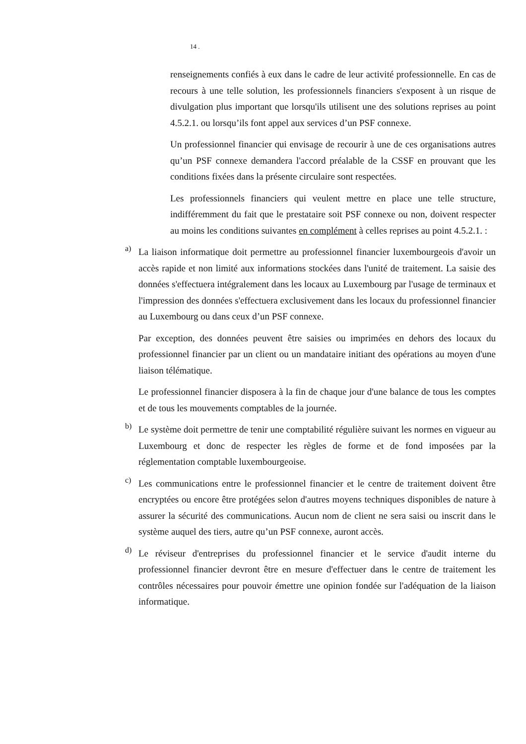14 .
renseignements confiés à eux dans le cadre de leur activité professionnelle. En cas de recours à une telle solution, les professionnels financiers s'exposent à un risque de divulgation plus important que lorsqu'ils utilisent une des solutions reprises au point 4.5.2.1. ou lorsqu’ils font appel aux services d’un PSF connexe.
Un professionnel financier qui envisage de recourir à une de ces organisations autres qu’un PSF connexe demandera l'accord préalable de la CSSF en prouvant que les conditions fixées dans la présente circulaire sont respectées.
Les professionnels financiers qui veulent mettre en place une telle structure, indifféremment du fait que le prestataire soit PSF connexe ou non, doivent respecter au moins les conditions suivantes en complément à celles reprises au point 4.5.2.1. :
a)
La liaison informatique doit permettre au professionnel financier luxembourgeois d'avoir un accès rapide et non limité aux informations stockées dans l'unité de traitement. La saisie des données s'effectuera intégralement dans les locaux au Luxembourg par l'usage de terminaux et l'impression des données s'effectuera exclusivement dans les locaux du professionnel financier au Luxembourg ou dans ceux d’un PSF connexe.
Par exception, des données peuvent être saisies ou imprimées en dehors des locaux du professionnel financier par un client ou un mandataire initiant des opérations au moyen d'une liaison télématique.
Le professionnel financier disposera à la fin de chaque jour d'une balance de tous les comptes et de tous les mouvements comptables de la journée.
b)
Le système doit permettre de tenir une comptabilité régulière suivant les normes en vigueur au Luxembourg et donc de respecter les règles de forme et de fond imposées par la réglementation comptable luxembourgeoise.
c)
Les communications entre le professionnel financier et le centre de traitement doivent être encryptées ou encore être protégées selon d'autres moyens techniques disponibles de nature à assurer la sécurité des communications. Aucun nom de client ne sera saisi ou inscrit dans le système auquel des tiers, autre qu’un PSF connexe, auront accès.
d)
Le réviseur d'entreprises du professionnel financier et le service d'audit interne du professionnel financier devront être en mesure d'effectuer dans le centre de traitement les contrôles nécessaires pour pouvoir émettre une opinion fondée sur l'adéquation de la liaison informatique.